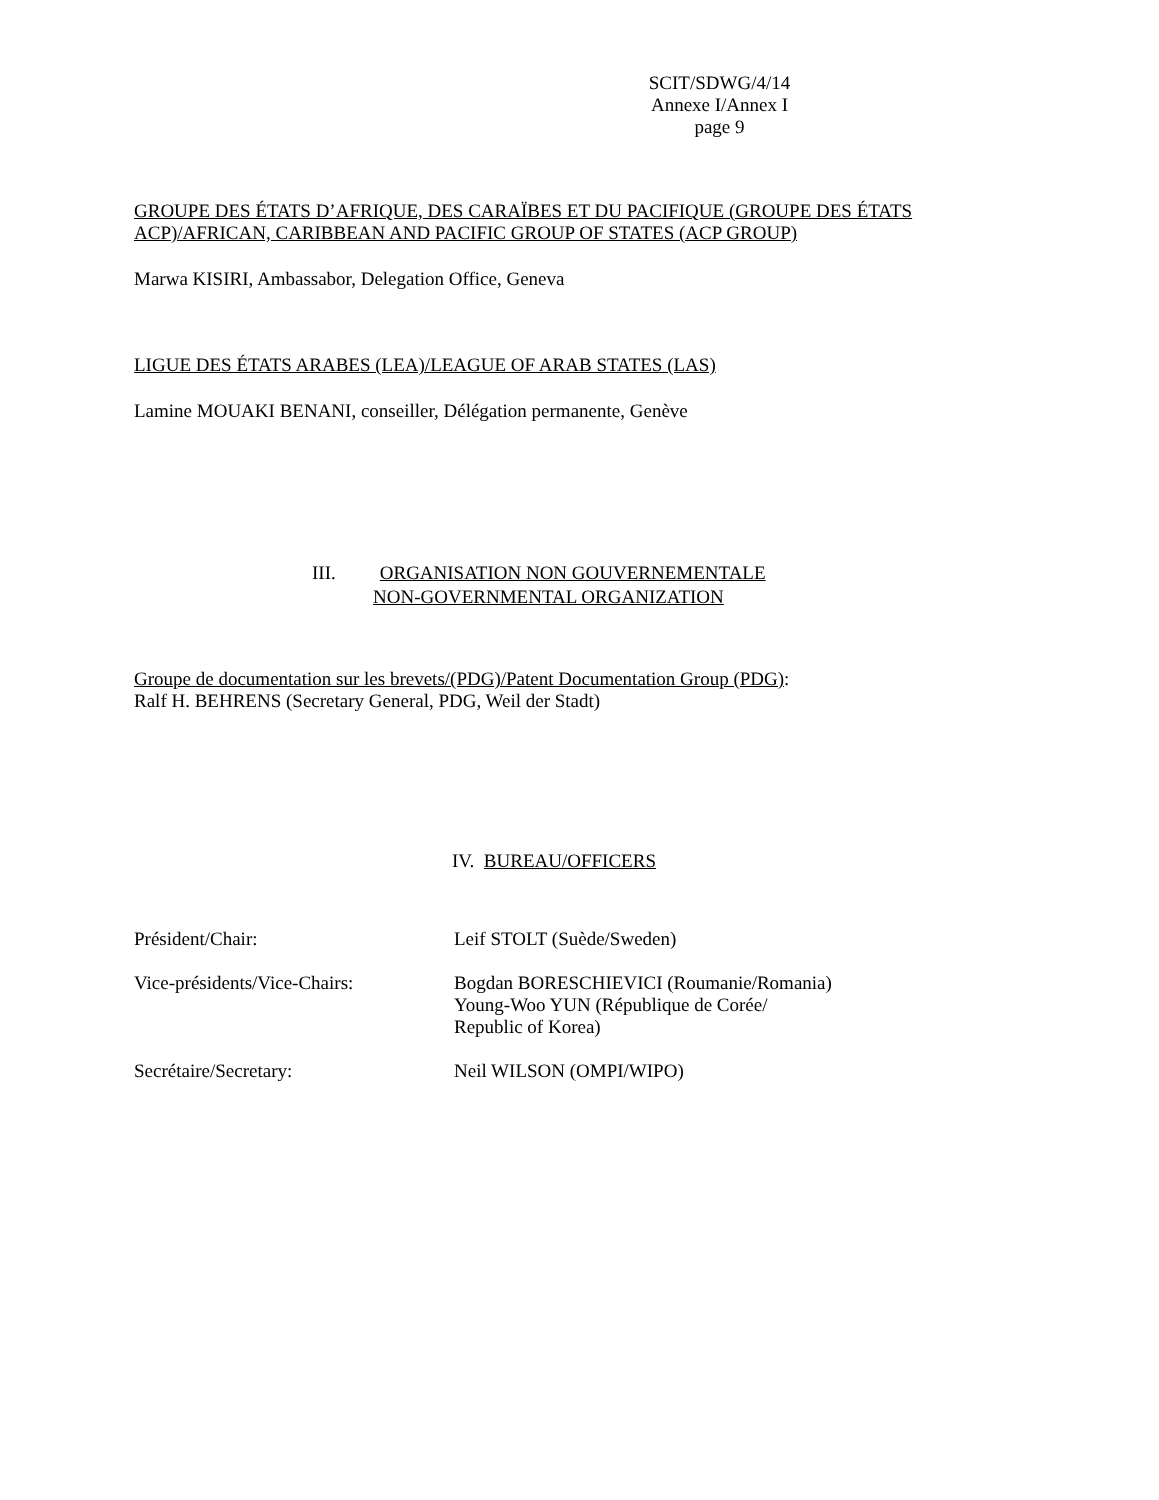SCIT/SDWG/4/14
Annexe I/Annex I
page 9
GROUPE DES ÉTATS D’AFRIQUE, DES CARAÏBES ET DU PACIFIQUE (GROUPE DES ÉTATS ACP)/AFRICAN, CARIBBEAN AND PACIFIC GROUP OF STATES (ACP GROUP)
Marwa KISIRI, Ambassabor, Delegation Office, Geneva
LIGUE DES ÉTATS ARABES (LEA)/LEAGUE OF ARAB STATES (LAS)
Lamine MOUAKI BENANI, conseiller, Délégation permanente, Genève
III. ORGANISATION NON GOUVERNEMENTALE
NON-GOVERNMENTAL ORGANIZATION
Groupe de documentation sur les brevets/(PDG)/Patent Documentation Group (PDG):
Ralf H. BEHRENS (Secretary General, PDG, Weil der Stadt)
IV. BUREAU/OFFICERS
Président/Chair: Leif STOLT (Suède/Sweden)
Vice-présidents/Vice-Chairs: Bogdan BORESCHIEVICI (Roumanie/Romania)
Young-Woo YUN (République de Corée/
Republic of Korea)
Secrétaire/Secretary: Neil WILSON (OMPI/WIPO)